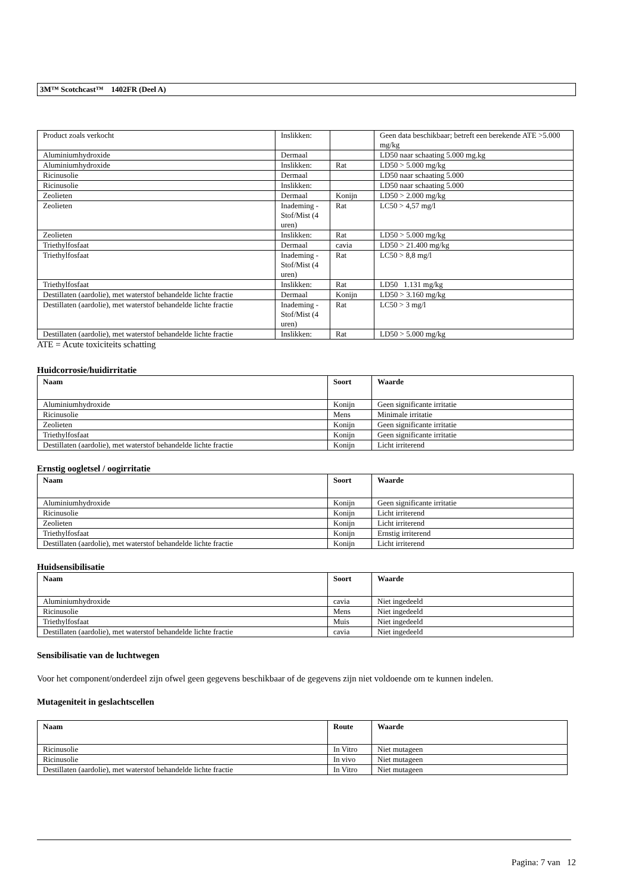3M™ Scotchcast™ 1402FR (Deel A)
| Product zoals verkocht | Inslikken: | | Geen data beschikbaar; betreft een berekende ATE >5.000 mg/kg |
| Aluminiumhydroxide | Dermaal | | LD50 naar schaating 5.000 mg.kg |
| Aluminiumhydroxide | Inslikken: | Rat | LD50 > 5.000 mg/kg |
| Ricinusolie | Dermaal | | LD50 naar schaating 5.000 |
| Ricinusolie | Inslikken: | | LD50 naar schaating 5.000 |
| Zeolieten | Dermaal | Konijn | LD50 > 2.000 mg/kg |
| Zeolieten | Inademing - Stof/Mist (4 uren) | Rat | LC50 > 4,57 mg/l |
| Zeolieten | Inslikken: | Rat | LD50 > 5.000 mg/kg |
| Triethylfosfaat | Dermaal | cavia | LD50 > 21.400 mg/kg |
| Triethylfosfaat | Inademing - Stof/Mist (4 uren) | Rat | LC50 > 8,8 mg/l |
| Triethylfosfaat | Inslikken: | Rat | LD50 1.131 mg/kg |
| Destillaten (aardolie), met waterstof behandelde lichte fractie | Dermaal | Konijn | LD50 > 3.160 mg/kg |
| Destillaten (aardolie), met waterstof behandelde lichte fractie | Inademing - Stof/Mist (4 uren) | Rat | LC50 > 3 mg/l |
| Destillaten (aardolie), met waterstof behandelde lichte fractie | Inslikken: | Rat | LD50 > 5.000 mg/kg |
ATE = Acute toxiciteits schatting
Huidcorrosie/huidirritatie
| Naam | Soort | Waarde |
| --- | --- | --- |
| Aluminiumhydroxide | Konijn | Geen significante irritatie |
| Ricinusolie | Mens | Minimale irritatie |
| Zeolieten | Konijn | Geen significante irritatie |
| Triethylfosfaat | Konijn | Geen significante irritatie |
| Destillaten (aardolie), met waterstof behandelde lichte fractie | Konijn | Licht irriterend |
Ernstig oogletsel / oogirritatie
| Naam | Soort | Waarde |
| --- | --- | --- |
| Aluminiumhydroxide | Konijn | Geen significante irritatie |
| Ricinusolie | Konijn | Licht irriterend |
| Zeolieten | Konijn | Licht irriterend |
| Triethylfosfaat | Konijn | Ernstig irriterend |
| Destillaten (aardolie), met waterstof behandelde lichte fractie | Konijn | Licht irriterend |
Huidsensibilisatie
| Naam | Soort | Waarde |
| --- | --- | --- |
| Aluminiumhydroxide | cavia | Niet ingedeeld |
| Ricinusolie | Mens | Niet ingedeeld |
| Triethylfosfaat | Muis | Niet ingedeeld |
| Destillaten (aardolie), met waterstof behandelde lichte fractie | cavia | Niet ingedeeld |
Sensibilisatie van de luchtwegen
Voor het component/onderdeel zijn ofwel geen gegevens beschikbaar of de gegevens zijn niet voldoende om te kunnen indelen.
Mutageniteit in geslachtscellen
| Naam | Route | Waarde |
| --- | --- | --- |
| Ricinusolie | In Vitro | Niet mutageen |
| Ricinusolie | In vivo | Niet mutageen |
| Destillaten (aardolie), met waterstof behandelde lichte fractie | In Vitro | Niet mutageen |
Pagina: 7 van 12